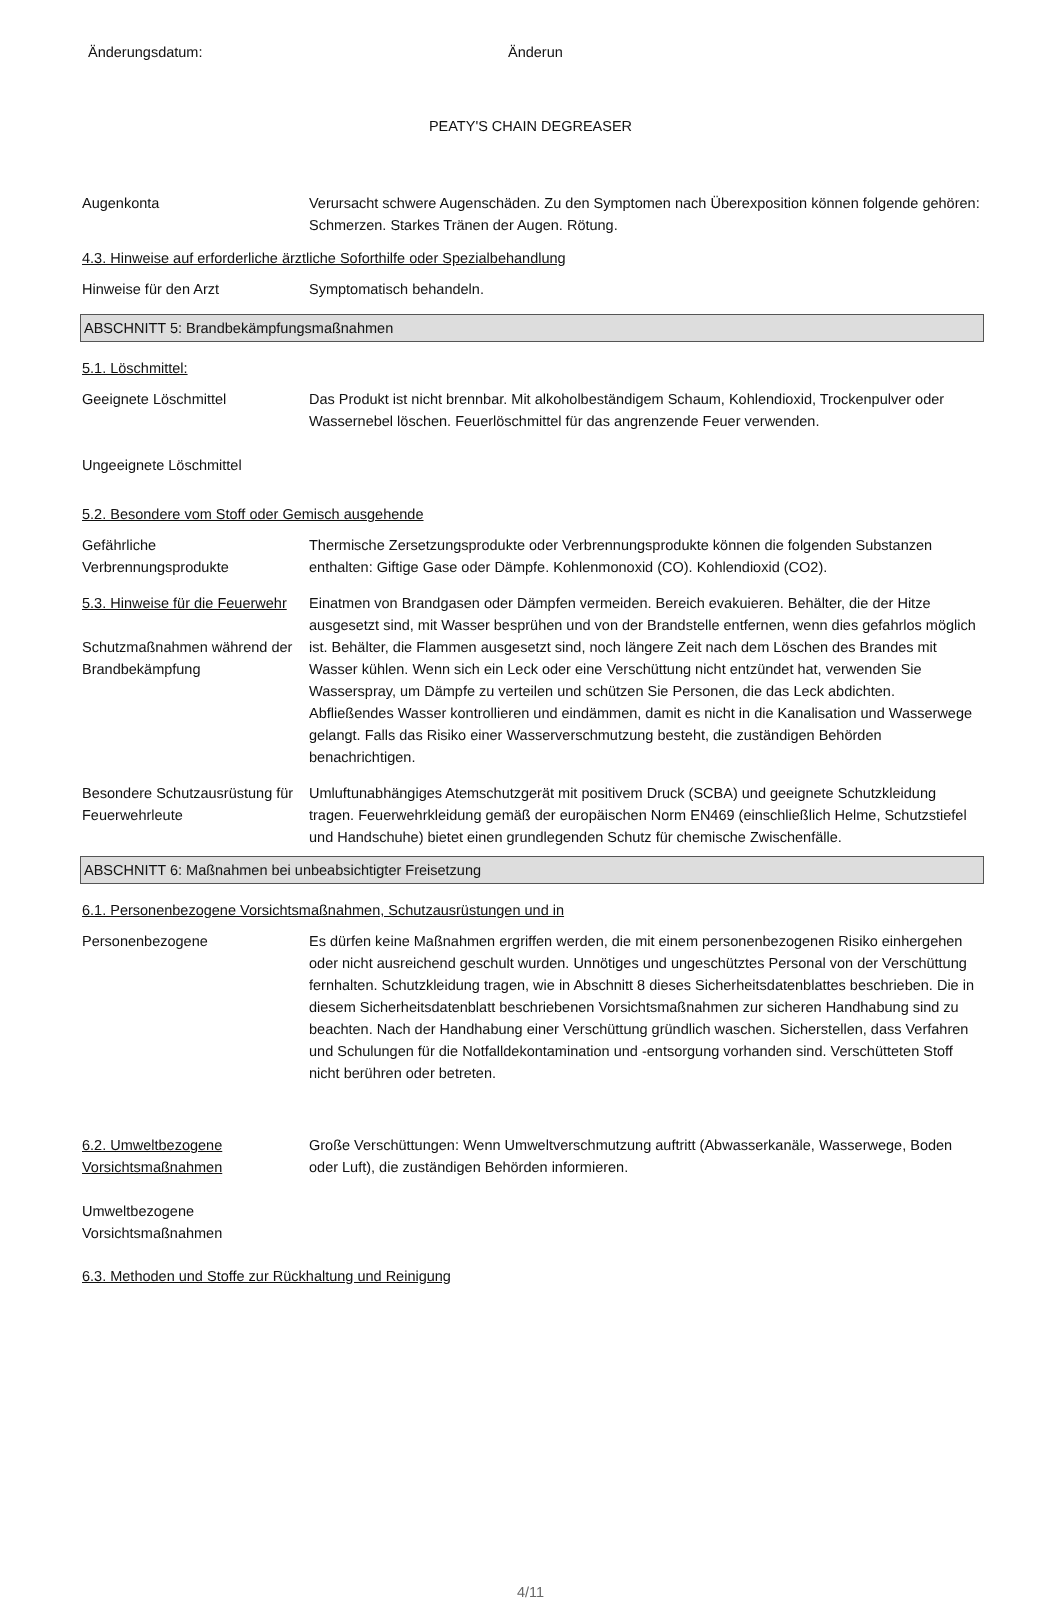Änderungsdatum: Änderun
PEATY'S CHAIN DEGREASER
Augenkonta Verursacht schwere Augenschäden. Zu den Symptomen nach Überexposition können folgende gehören: Schmerzen. Starkes Tränen der Augen. Rötung.
4.3. Hinweise auf erforderliche ärztliche Soforthilfe oder Spezialbehandlung
Hinweise für den Arzt Symptomatisch behandeln.
ABSCHNITT 5: Brandbekämpfungsmaßnahmen
5.1. Löschmittel:
Geeignete Löschmittel
Ungeeignete Löschmittel
Das Produkt ist nicht brennbar. Mit alkoholbeständigem Schaum, Kohlendioxid, Trockenpulver oder Wassernebel löschen. Feuerlöschmittel für das angrenzende Feuer verwenden.
5.2. Besondere vom Stoff oder Gemisch ausgehende
Gefährliche
Verbrennungsprodukte
Thermische Zersetzungsprodukte oder Verbrennungsprodukte können die folgenden Substanzen enthalten: Giftige Gase oder Dämpfe. Kohlenmonoxid (CO). Kohlendioxid (CO2).
5.3. Hinweise für die Feuerwehr
Schutzmaßnahmen während der Brandbekämpfung
Einatmen von Brandgasen oder Dämpfen vermeiden. Bereich evakuieren. Behälter, die der Hitze ausgesetzt sind, mit Wasser besprühen und von der Brandstelle entfernen, wenn dies gefahrlos möglich ist. Behälter, die Flammen ausgesetzt sind, noch längere Zeit nach dem Löschen des Brandes mit Wasser kühlen. Wenn sich ein Leck oder eine Verschüttung nicht entzündet hat, verwenden Sie Wasserspray, um Dämpfe zu verteilen und schützen Sie Personen, die das Leck abdichten. Abfließendes Wasser kontrollieren und eindämmen, damit es nicht in die Kanalisation und Wasserwege gelangt. Falls das Risiko einer Wasserverschmutzung besteht, die zuständigen Behörden benachrichtigen.
Besondere Schutzausrüstung für Feuerwehrleute
Umluftunabhängiges Atemschutzgerät mit positivem Druck (SCBA) und geeignete Schutzkleidung tragen. Feuerwehrkleidung gemäß der europäischen Norm EN469 (einschließlich Helme, Schutzstiefel und Handschuhe) bietet einen grundlegenden Schutz für chemische Zwischenfälle.
ABSCHNITT 6: Maßnahmen bei unbeabsichtigter Freisetzung
6.1. Personenbezogene Vorsichtsmaßnahmen, Schutzausrüstungen und in
Personenbezogene Es dürfen keine Maßnahmen ergriffen werden, die mit einem personenbezogenen Risiko einhergehen oder nicht ausreichend geschult wurden. Unnötiges und ungeschütztes Personal von der Verschüttung fernhalten. Schutzkleidung tragen, wie in Abschnitt 8 dieses Sicherheitsdatenblattes beschrieben. Die in diesem Sicherheitsdatenblatt beschriebenen Vorsichtsmaßnahmen zur sicheren Handhabung sind zu beachten. Nach der Handhabung einer Verschüttung gründlich waschen. Sicherstellen, dass Verfahren und Schulungen für die Notfalldekontamination und -entsorgung vorhanden sind. Verschütteten Stoff nicht berühren oder betreten.
6.2. Umweltbezogene Vorsichtsmaßnahmen
Umweltbezogene Vorsichtsmaßnahmen
Große Verschüttungen: Wenn Umweltverschmutzung auftritt (Abwasserkanäle, Wasserwege, Boden oder Luft), die zuständigen Behörden informieren.
6.3. Methoden und Stoffe zur Rückhaltung und Reinigung
4/11